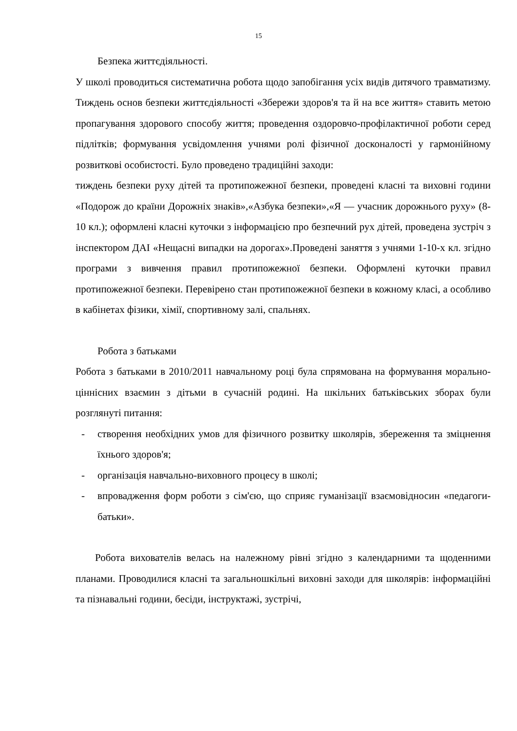15
Безпека життєдіяльності.
У школі проводиться систематична робота щодо запобігання усіх видів дитячого травматизму. Тиждень основ безпеки життєдіяльності «Збережи здоров'я та й на все життя» ставить метою пропагування здорового способу життя; проведення оздоровчо-профілактичної роботи серед підлітків; формування усвідомлення учнями ролі фізичної досконалості у гармонійному розвиткові особистості. Було проведено традиційні заходи:
тиждень безпеки руху дітей та протипожежної безпеки, проведені класні та виховні години «Подорож до країни Дорожніх знаків»,«Азбука безпеки»,«Я — учасник дорожнього руху» (8-10 кл.); оформлені класні куточки з інформацією про безпечний рух дітей, проведена зустріч з інспектором ДАІ «Нещасні випадки на дорогах».Проведені заняття з учнями 1-10-х кл. згідно програми з вивчення правил протипожежної безпеки. Оформлені куточки правил протипожежної безпеки. Перевірено стан протипожежної безпеки в кожному класі, а особливо в кабінетах фізики, хімії, спортивному залі, спальнях.
Робота з батьками
Робота з батьками в 2010/2011 навчальному році була спрямована на формування морально-ціннісних взаємин з дітьми в сучасній родині. На шкільних батьківських зборах були розглянуті питання:
- створення необхідних умов для фізичного розвитку школярів, збереження та зміцнення їхнього здоров'я;
- організація навчально-виховного процесу в школі;
- впровадження форм роботи з сім'єю, що сприяє гуманізації взаємовідносин «педагоги-батьки».
Робота вихователів велась на належному рівні згідно з календарними та щоденними планами. Проводилися класні та загальношкільні виховні заходи для школярів: інформаційні та пізнавальні години, бесіди, інструктажі, зустрічі,